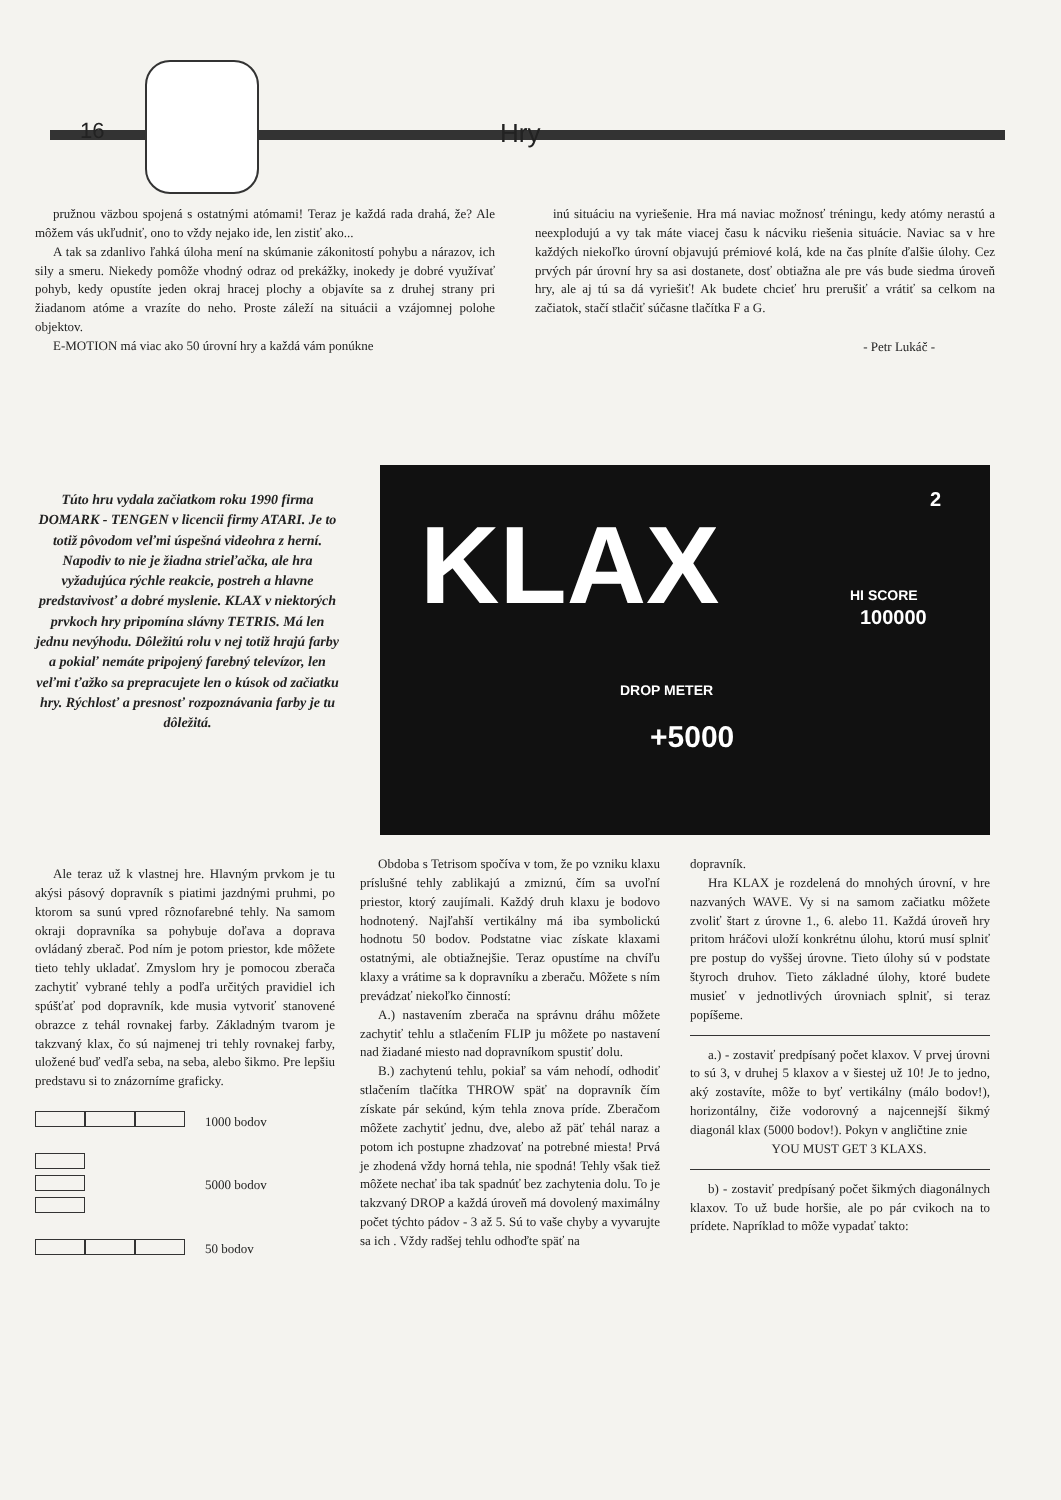16 Hry
pružnou väzbou spojená s ostatnými atómami! Teraz je každá rada drahá, že? Ale môžem vás ukľudniť, ono to vždy nejako ide, len zistiť ako...
A tak sa zdanlivo ľahká úloha mení na skúmanie zákonitostí pohybu a nárazov, ich sily a smeru. Niekedy pomôže vhodný odraz od prekážky, inokedy je dobré využívať pohyb, kedy opustíte jeden okraj hracej plochy a objavíte sa z druhej strany pri žiadanom atóme a vrazíte do neho. Proste záleží na situácii a vzájomnej polohe objektov.
E-MOTION má viac ako 50 úrovní hry a každá vám ponúkne
inú situáciu na vyriešenie. Hra má naviac možnosť tréningu, kedy atómy nerastú a neexplodujú a vy tak máte viacej času k nácviku riešenia situácie. Naviac sa v hre každých niekoľko úrovní objavujú prémiové kolá, kde na čas plníte ďalšie úlohy. Cez prvých pár úrovní hry sa asi dostanete, dosť obtiažna ale pre vás bude siedma úroveň hry, ale aj tú sa dá vyriešiť! Ak budete chcieť hru prerušiť a vrátiť sa celkom na začiatok, stačí stlačiť súčasne tlačítka F a G.
- Petr Lukáč -
KLAX 2
HI SCORE
100000
DROP METER
+5000
Túto hru vydala začiatkom roku 1990 firma DOMARK - TENGEN v licencii firmy ATARI. Je to totiž pôvodom veľmi úspešná videohra z herní. Napodiv to nie je žiadna strieľačka, ale hra vyžadujúca rýchle reakcie, postreh a hlavne predstavivosť a dobré myslenie. KLAX v niektorých prvkoch hry pripomína slávny TETRIS. Má len jednu nevýhodu. Dôležitú rolu v nej totiž hrajú farby a pokiaľ nemáte pripojený farebný televízor, len veľmi ťažko sa prepracujete len o kúsok od začiatku hry. Rýchlosť a presnosť rozpoznávania farby je tu dôležitá.
Ale teraz už k vlastnej hre. Hlavným prvkom je tu akýsi pásový dopravník s piatimi jazdnými pruhmi, po ktorom sa sunú vpred rôznofarebné tehly. Na samom okraji dopravníka sa pohybuje doľava a doprava ovládaný zberač. Pod ním je potom priestor, kde môžete tieto tehly ukladať. Zmyslom hry je pomocou zberača zachytiť vybrané tehly a podľa určitých pravidiel ich spúšťať pod dopravník, kde musia vytvoriť stanovené obrazce z tehál rovnakej farby. Základným tvarom je takzvaný klax, čo sú najmenej tri tehly rovnakej farby, uložené buď vedľa seba, na seba, alebo šikmo. Pre lepšiu predstavu si to znázorníme graficky.
1000 bodov
5000 bodov
50 bodov
Obdoba s Tetrisom spočíva v tom, že po vzniku klaxu príslušné tehly zablikajú a zmiznú, čím sa uvoľní priestor, ktorý zaujímali. Každý druh klaxu je bodovo hodnotený. Najľahší vertikálny má iba symbolickú hodnotu 50 bodov. Podstatne viac získate klaxami ostatnými, ale obtiažnejšie. Teraz opustíme na chvíľu klaxy a vrátime sa k dopravníku a zberaču. Môžete s ním prevádzať niekoľko činností:
A.) nastavením zberača na správnu dráhu môžete zachytiť tehlu a stlačením FLIP ju môžete po nastavení nad žiadané miesto nad dopravníkom spustiť dolu.
B.) zachytenú tehlu, pokiaľ sa vám nehodí, odhodiť stlačením tlačítka THROW späť na dopravník čím získate pár sekúnd, kým tehla znova príde. Zberačom môžete zachytiť jednu, dve, alebo až päť tehál naraz a potom ich postupne zhadzovať na potrebné miesta! Prvá je zhodená vždy horná tehla, nie spodná! Tehly však tiež môžete nechať iba tak spadnúť bez zachytenia dolu. To je takzvaný DROP a každá úroveň má dovolený maximálny počet týchto pádov - 3 až 5. Sú to vaše chyby a vyvarujte sa ich . Vždy radšej tehlu odhoďte späť na
dopravník.
Hra KLAX je rozdelená do mnohých úrovní, v hre nazvaných WAVE. Vy si na samom začiatku môžete zvoliť štart z úrovne 1., 6. alebo 11. Každá úroveň hry pritom hráčovi uloží konkrétnu úlohu, ktorú musí splniť pre postup do vyššej úrovne. Tieto úlohy sú v podstate štyroch druhov. Tieto základné úlohy, ktoré budete musieť v jednotlivých úrovniach splniť, si teraz popíšeme.
a.) - zostaviť predpísaný počet klaxov. V prvej úrovni to sú 3, v druhej 5 klaxov a v šiestej už 10! Je to jedno, aký zostavíte, môže to byť vertikálny (málo bodov!), horizontálny, čiže vodorovný a najcennejší šikmý diagonál klax (5000 bodov!). Pokyn v angličtine znie
YOU MUST GET 3 KLAXS.
b) - zostaviť predpísaný počet šikmých diagonálnych klaxov. To už bude horšie, ale po pár cvikoch na to prídete. Napríklad to môže vypadať takto: